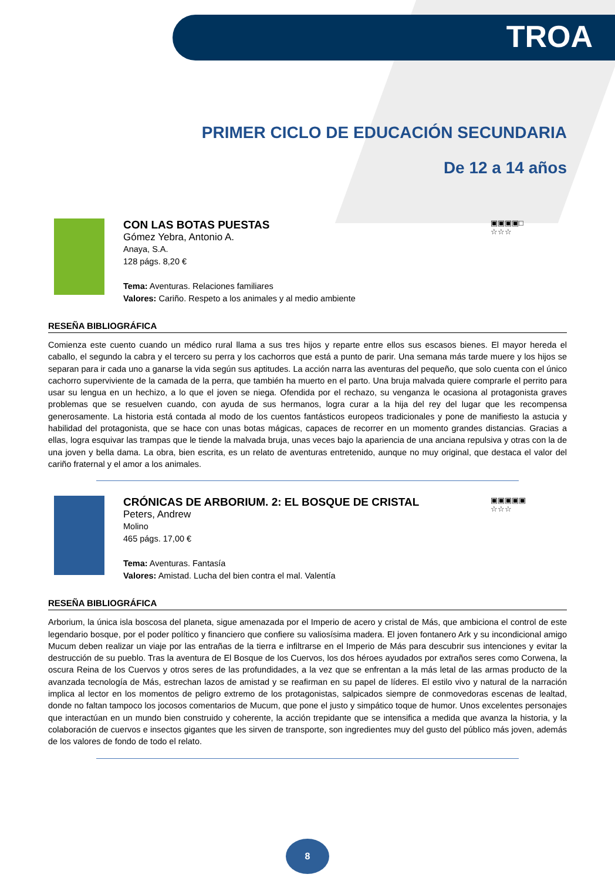TROA
PRIMER CICLO DE EDUCACIÓN SECUNDARIA
De 12 a 14 años
CON LAS BOTAS PUESTAS
Gómez Yebra, Antonio A.
Anaya, S.A.
128 págs. 8,20 €
Tema: Aventuras. Relaciones familiares
Valores: Cariño. Respeto a los animales y al medio ambiente
▣▣▣▣□
☆☆☆
RESEÑA BIBLIOGRÁFICA
Comienza este cuento cuando un médico rural llama a sus tres hijos y reparte entre ellos sus escasos bienes. El mayor hereda el caballo, el segundo la cabra y el tercero su perra y los cachorros que está a punto de parir. Una semana más tarde muere y los hijos se separan para ir cada uno a ganarse la vida según sus aptitudes. La acción narra las aventuras del pequeño, que solo cuenta con el único cachorro superviviente de la camada de la perra, que también ha muerto en el parto. Una bruja malvada quiere comprarle el perrito para usar su lengua en un hechizo, a lo que el joven se niega. Ofendida por el rechazo, su venganza le ocasiona al protagonista graves problemas que se resuelven cuando, con ayuda de sus hermanos, logra curar a la hija del rey del lugar que les recompensa generosamente. La historia está contada al modo de los cuentos fantásticos europeos tradicionales y pone de manifiesto la astucia y habilidad del protagonista, que se hace con unas botas mágicas, capaces de recorrer en un momento grandes distancias. Gracias a ellas, logra esquivar las trampas que le tiende la malvada bruja, unas veces bajo la apariencia de una anciana repulsiva y otras con la de una joven y bella dama. La obra, bien escrita, es un relato de aventuras entretenido, aunque no muy original, que destaca el valor del cariño fraternal y el amor a los animales.
CRÓNICAS DE ARBORIUM. 2: EL BOSQUE DE CRISTAL
Peters, Andrew
Molino
465 págs. 17,00 €
Tema: Aventuras. Fantasía
Valores: Amistad. Lucha del bien contra el mal. Valentía
▣▣▣▣▣
☆☆☆
RESEÑA BIBLIOGRÁFICA
Arborium, la única isla boscosa del planeta, sigue amenazada por el Imperio de acero y cristal de Más, que ambiciona el control de este legendario bosque, por el poder político y financiero que confiere su valiosísima madera. El joven fontanero Ark y su incondicional amigo Mucum deben realizar un viaje por las entrañas de la tierra e infiltrarse en el Imperio de Más para descubrir sus intenciones y evitar la destrucción de su pueblo. Tras la aventura de El Bosque de los Cuervos, los dos héroes ayudados por extraños seres como Corwena, la oscura Reina de los Cuervos y otros seres de las profundidades, a la vez que se enfrentan a la más letal de las armas producto de la avanzada tecnología de Más, estrechan lazos de amistad y se reafirman en su papel de líderes. El estilo vivo y natural de la narración implica al lector en los momentos de peligro extremo de los protagonistas, salpicados siempre de conmovedoras escenas de lealtad, donde no faltan tampoco los jocosos comentarios de Mucum, que pone el justo y simpático toque de humor. Unos excelentes personajes que interactúan en un mundo bien construido y coherente, la acción trepidante que se intensifica a medida que avanza la historia, y la colaboración de cuervos e insectos gigantes que les sirven de transporte, son ingredientes muy del gusto del público más joven, además de los valores de fondo de todo el relato.
8